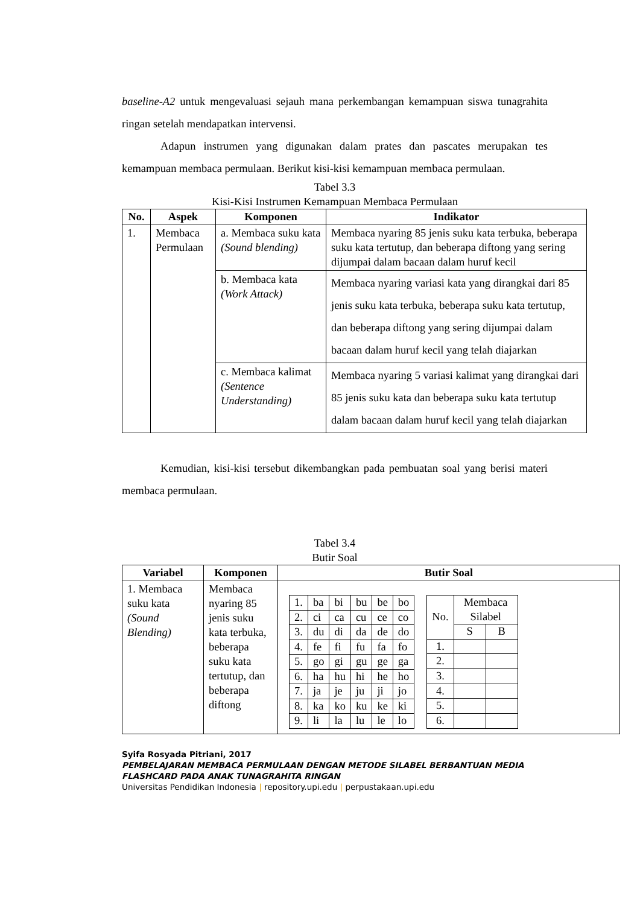baseline-A2 untuk mengevaluasi sejauh mana perkembangan kemampuan siswa tunagrahita ringan setelah mendapatkan intervensi.
Adapun instrumen yang digunakan dalam prates dan pascates merupakan tes kemampuan membaca permulaan. Berikut kisi-kisi kemampuan membaca permulaan.
Tabel 3.3
Kisi-Kisi Instrumen Kemampuan Membaca Permulaan
| No. | Aspek | Komponen | Indikator |
| --- | --- | --- | --- |
| 1. | Membaca Permulaan | a. Membaca suku kata (Sound blending) | Membaca nyaring 85 jenis suku kata terbuka, beberapa suku kata tertutup, dan beberapa diftong yang sering dijumpai dalam bacaan dalam huruf kecil |
| | | b. Membaca kata (Work Attack) | Membaca nyaring variasi kata yang dirangkai dari 85 jenis suku kata terbuka, beberapa suku kata tertutup, dan beberapa diftong yang sering dijumpai dalam bacaan dalam huruf kecil yang telah diajarkan |
| | | c. Membaca kalimat (Sentence Understanding) | Membaca nyaring 5 variasi kalimat yang dirangkai dari 85 jenis suku kata dan beberapa suku kata tertutup dalam bacaan dalam huruf kecil yang telah diajarkan |
Kemudian, kisi-kisi tersebut dikembangkan pada pembuatan soal yang berisi materi membaca permulaan.
Tabel 3.4
Butir Soal
| Variabel | Komponen | Butir Soal |
| --- | --- | --- |
| 1. Membaca suku kata (Sound Blending) | Membaca nyaring 85 jenis suku kata terbuka, beberapa suku kata tertutup, dan beberapa diftong | / 1. / ba / bi / bu / be / bo / / 2. / ci / ca / cu / ce / co / / 3. / du / di / da / de / do / / 4. / fe / fi / fu / fa / fo / / 5. / go / gi / gu / ge / ga / / 6. / ha / hu / hi / he / ho / / 7. / ja / je / ju / ji / jo / / 8. / ka / ko / ku / ke / ki / / 9. / li / la / lu / le / lo / / No. / Membaca Silabel / / / / S / B / / 1. / / / / 2. / / / / 3. / / / / 4. / / / / 5. / / / / 6. / / / |
Syifa Rosyada Pitriani, 2017
PEMBELAJARAN MEMBACA PERMULAAN DENGAN METODE SILABEL BERBANTUAN MEDIA FLASHCARD PADA ANAK TUNAGRAHITA RINGAN
Universitas Pendidikan Indonesia | repository.upi.edu | perpustakaan.upi.edu